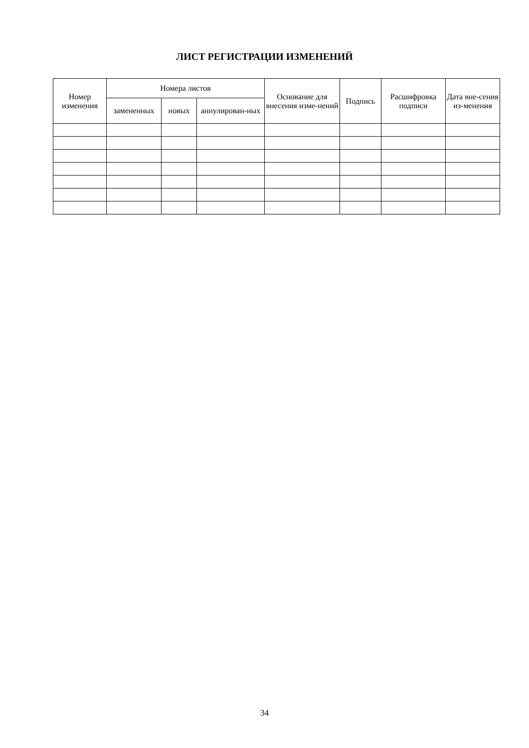ЛИСТ РЕГИСТРАЦИИ ИЗМЕНЕНИЙ
| Номер изменения | Номера листов | | | Основание для внесения изме-нений | Подпись | Расшифровка подписи | Дата вне-сения из-менения |
| --- | --- | --- | --- | --- | --- | --- | --- |
| | замененных | новых | аннулирован-ных | | | | |
34